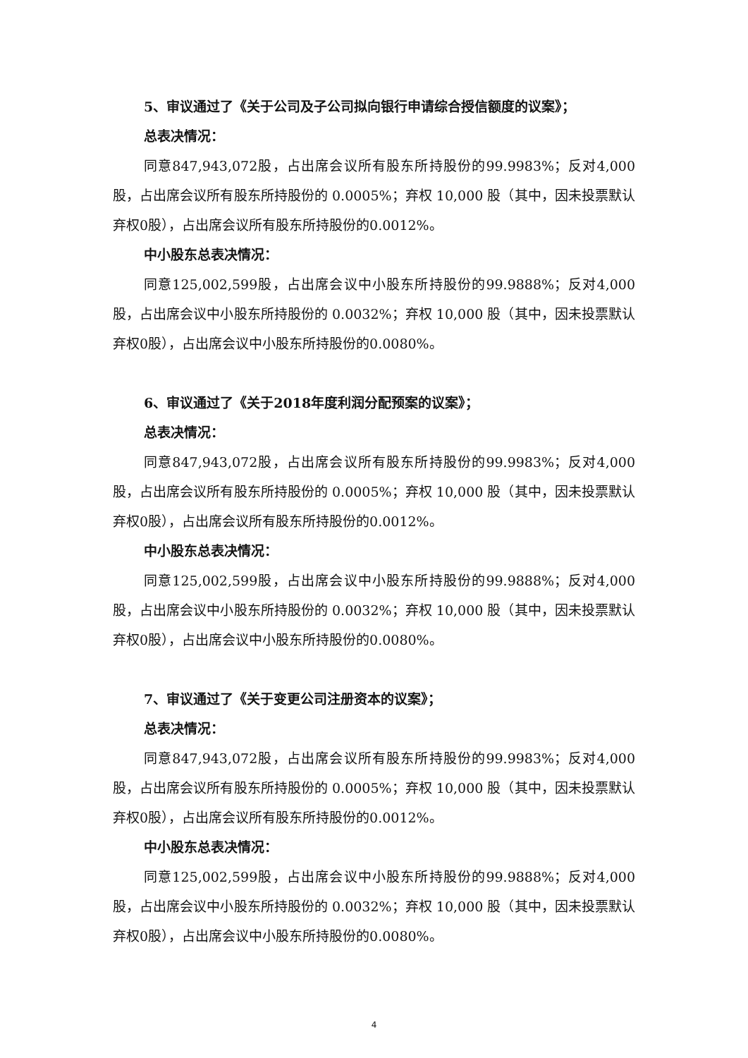5、审议通过了《关于公司及子公司拟向银行申请综合授信额度的议案》；
总表决情况：
同意847,943,072股，占出席会议所有股东所持股份的99.9983%；反对4,000股，占出席会议所有股东所持股份的 0.0005%；弃权 10,000 股（其中，因未投票默认弃权0股），占出席会议所有股东所持股份的0.0012%。
中小股东总表决情况：
同意125,002,599股，占出席会议中小股东所持股份的99.9888%；反对4,000股，占出席会议中小股东所持股份的 0.0032%；弃权 10,000 股（其中，因未投票默认弃权0股），占出席会议中小股东所持股份的0.0080%。
6、审议通过了《关于2018年度利润分配预案的议案》；
总表决情况：
同意847,943,072股，占出席会议所有股东所持股份的99.9983%；反对4,000股，占出席会议所有股东所持股份的 0.0005%；弃权 10,000 股（其中，因未投票默认弃权0股），占出席会议所有股东所持股份的0.0012%。
中小股东总表决情况：
同意125,002,599股，占出席会议中小股东所持股份的99.9888%；反对4,000股，占出席会议中小股东所持股份的 0.0032%；弃权 10,000 股（其中，因未投票默认弃权0股），占出席会议中小股东所持股份的0.0080%。
7、审议通过了《关于变更公司注册资本的议案》；
总表决情况：
同意847,943,072股，占出席会议所有股东所持股份的99.9983%；反对4,000股，占出席会议所有股东所持股份的 0.0005%；弃权 10,000 股（其中，因未投票默认弃权0股），占出席会议所有股东所持股份的0.0012%。
中小股东总表决情况：
同意125,002,599股，占出席会议中小股东所持股份的99.9888%；反对4,000股，占出席会议中小股东所持股份的 0.0032%；弃权 10,000 股（其中，因未投票默认弃权0股），占出席会议中小股东所持股份的0.0080%。
4